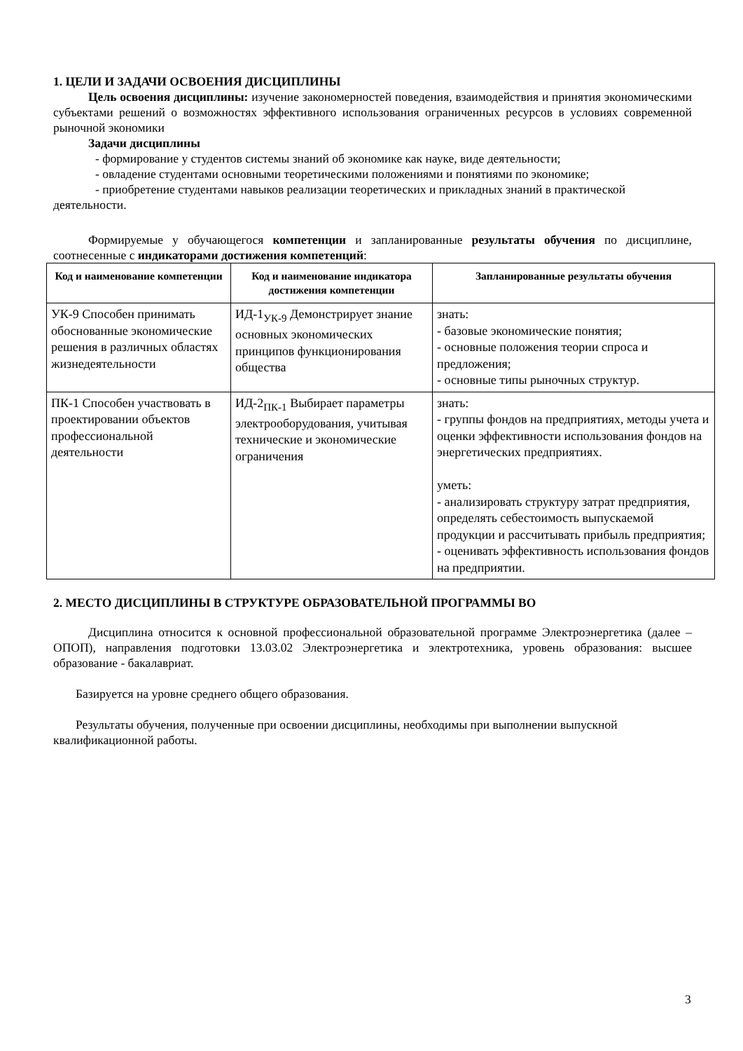1. ЦЕЛИ И ЗАДАЧИ ОСВОЕНИЯ ДИСЦИПЛИНЫ
Цель освоения дисциплины: изучение закономерностей поведения, взаимодействия и принятия экономическими субъектами решений о возможностях эффективного использования ограниченных ресурсов в условиях современной рыночной экономики
Задачи дисциплины
- формирование у студентов системы знаний об экономике как науке, виде деятельности;
- овладение студентами основными теоретическими положениями и понятиями по экономике;
- приобретение студентами навыков реализации теоретических и прикладных знаний в практической деятельности.
Формируемые у обучающегося компетенции и запланированные результаты обучения по дисциплине, соотнесенные с индикаторами достижения компетенций:
| Код и наименование компетенции | Код и наименование индикатора достижения компетенции | Запланированные результаты обучения |
| --- | --- | --- |
| УК-9 Способен принимать обоснованные экономические решения в различных областях жизнедеятельности | ИД-1<sub>УК-9</sub> Демонстрирует знание основных экономических принципов функционирования общества | знать: - базовые экономические понятия; - основные положения теории спроса и предложения; - основные типы рыночных структур. |
| ПК-1 Способен участвовать в проектировании объектов профессиональной деятельности | ИД-2<sub>ПК-1</sub> Выбирает параметры электрооборудования, учитывая технические и экономические ограничения | знать: - группы фондов на предприятиях, методы учета и оценки эффективности использования фондов на энергетических предприятиях. уметь: - анализировать структуру затрат предприятия, определять себестоимость выпускаемой продукции и рассчитывать прибыль предприятия; - оценивать эффективность использования фондов на предприятии. |
2. МЕСТО ДИСЦИПЛИНЫ В СТРУКТУРЕ ОБРАЗОВАТЕЛЬНОЙ ПРОГРАММЫ ВО
Дисциплина относится к основной профессиональной образовательной программе Электроэнергетика (далее – ОПОП), направления подготовки 13.03.02 Электроэнергетика и электротехника, уровень образования: высшее образование - бакалавриат.
Базируется на уровне среднего общего образования.
Результаты обучения, полученные при освоении дисциплины, необходимы при выполнении выпускной квалификационной работы.
3